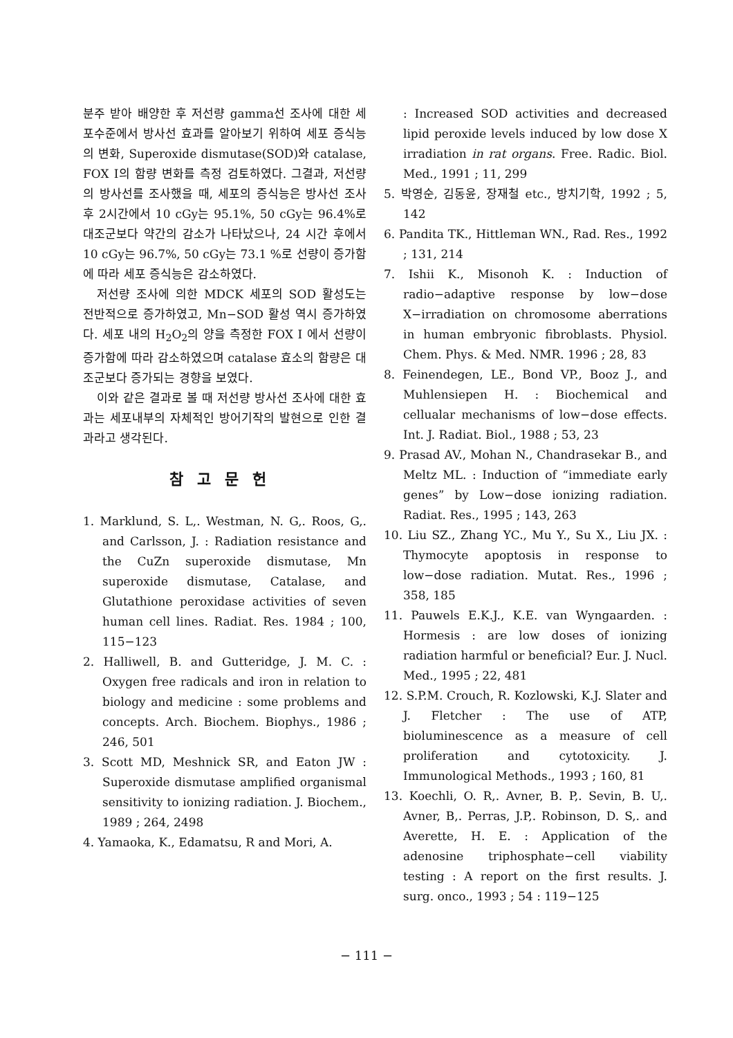분주 받아 배양한 후 저선량 gamma선 조사에 대한 세포수준에서 방사선 효과를 알아보기 위하여 세포 증식능의 변화, Superoxide dismutase(SOD)와 catalase, FOX I의 함량 변화를 측정 검토하였다. 그결과, 저선량의 방사선를 조사했을 때, 세포의 증식능은 방사선 조사후 2시간에서 10 cGy는 95.1%, 50 cGy는 96.4%로 대조군보다 약간의 감소가 나타났으나, 24 시간 후에서 10 cGy는 96.7%, 50 cGy는 73.1 %로 선량이 증가함에 따라 세포 증식능은 감소하였다.
저선량 조사에 의한 MDCK 세포의 SOD 활성도는 전반적으로 증가하였고, Mn−SOD 활성 역시 증가하였다. 세포 내의 H<sub>2</sub>O<sub>2</sub>의 양을 측정한 FOX I 에서 선량이 증가함에 따라 감소하였으며 catalase 효소의 함량은 대조군보다 증가되는 경향을 보였다.
이와 같은 결과로 볼 때 저선량 방사선 조사에 대한 효과는 세포내부의 자체적인 방어기작의 발현으로 인한 결과라고 생각된다.
참고문헌
1. Marklund, S. L,. Westman, N. G,. Roos, G,. and Carlsson, J. : Radiation resistance and the CuZn superoxide dismutase, Mn superoxide dismutase, Catalase, and Glutathione peroxidase activities of seven human cell lines. Radiat. Res. 1984 ; 100, 115−123
2. Halliwell, B. and Gutteridge, J. M. C. : Oxygen free radicals and iron in relation to biology and medicine : some problems and concepts. Arch. Biochem. Biophys., 1986 ; 246, 501
3. Scott MD, Meshnick SR, and Eaton JW : Superoxide dismutase amplified organismal sensitivity to ionizing radiation. J. Biochem., 1989 ; 264, 2498
4. Yamaoka, K., Edamatsu, R and Mori, A.
: Increased SOD activities and decreased lipid peroxide levels induced by low dose X irradiation in rat organs. Free. Radic. Biol. Med., 1991 ; 11, 299
5. 박영순, 김동윤, 장재철 etc., 방치기학, 1992 ; 5, 142
6. Pandita TK., Hittleman WN., Rad. Res., 1992 ; 131, 214
7. Ishii K., Misonoh K. : Induction of radio−adaptive response by low−dose X−irradiation on chromosome aberrations in human embryonic fibroblasts. Physiol. Chem. Phys. & Med. NMR. 1996 ; 28, 83
8. Feinendegen, LE., Bond VP., Booz J., and Muhlensiepen H. : Biochemical and cellualar mechanisms of low−dose effects. Int. J. Radiat. Biol., 1988 ; 53, 23
9. Prasad AV., Mohan N., Chandrasekar B., and Meltz ML. : Induction of “immediate early genes” by Low−dose ionizing radiation. Radiat. Res., 1995 ; 143, 263
10. Liu SZ., Zhang YC., Mu Y., Su X., Liu JX. : Thymocyte apoptosis in response to low−dose radiation. Mutat. Res., 1996 ; 358, 185
11. Pauwels E.K.J., K.E. van Wyngaarden. : Hormesis : are low doses of ionizing radiation harmful or beneficial? Eur. J. Nucl. Med., 1995 ; 22, 481
12. S.P.M. Crouch, R. Kozlowski, K.J. Slater and J. Fletcher : The use of ATP, bioluminescence as a measure of cell proliferation and cytotoxicity. J. Immunological Methods., 1993 ; 160, 81
13. Koechli, O. R,. Avner, B. P,. Sevin, B. U,. Avner, B,. Perras, J.P,. Robinson, D. S,. and Averette, H. E. : Application of the adenosine triphosphate−cell viability testing : A report on the first results. J. surg. onco., 1993 ; 54 : 119−125
− 111 −